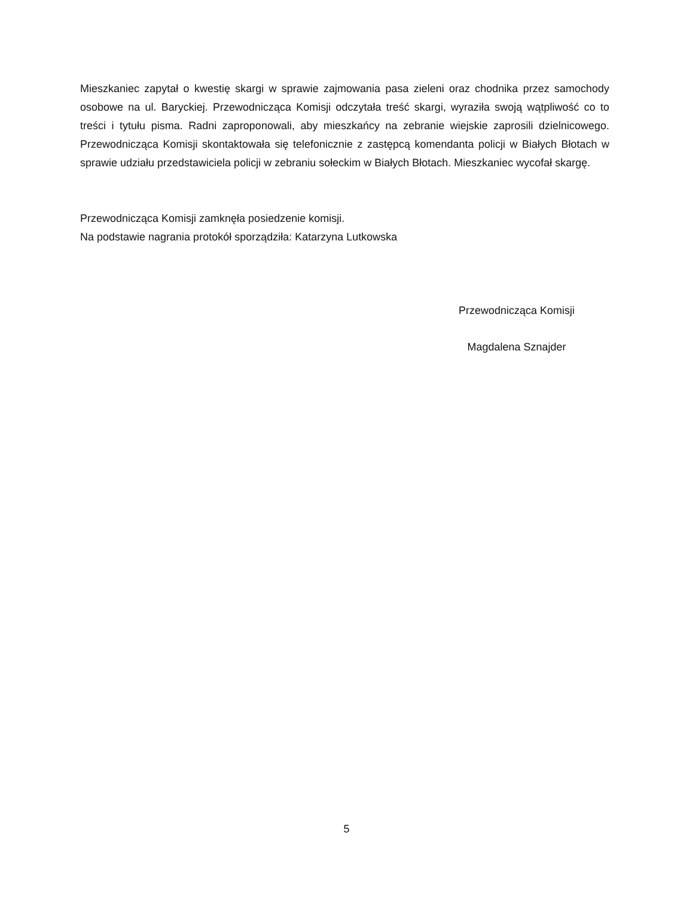Mieszkaniec zapytał o kwestię skargi w sprawie zajmowania pasa zieleni oraz chodnika przez samochody osobowe na ul. Baryckiej. Przewodnicząca Komisji odczytała treść skargi, wyraziła swoją wątpliwość co to treści i tytułu pisma. Radni zaproponowali, aby mieszkańcy na zebranie wiejskie zaprosili dzielnicowego. Przewodnicząca Komisji skontaktowała się telefonicznie z zastępcą komendanta policji w Białych Błotach w sprawie udziału przedstawiciela policji w zebraniu sołeckim w Białych Błotach. Mieszkaniec wycofał skargę.
Przewodnicząca Komisji zamknęła posiedzenie komisji.
Na podstawie nagrania protokół sporządziła: Katarzyna Lutkowska
Przewodnicząca Komisji
Magdalena Sznajder
5